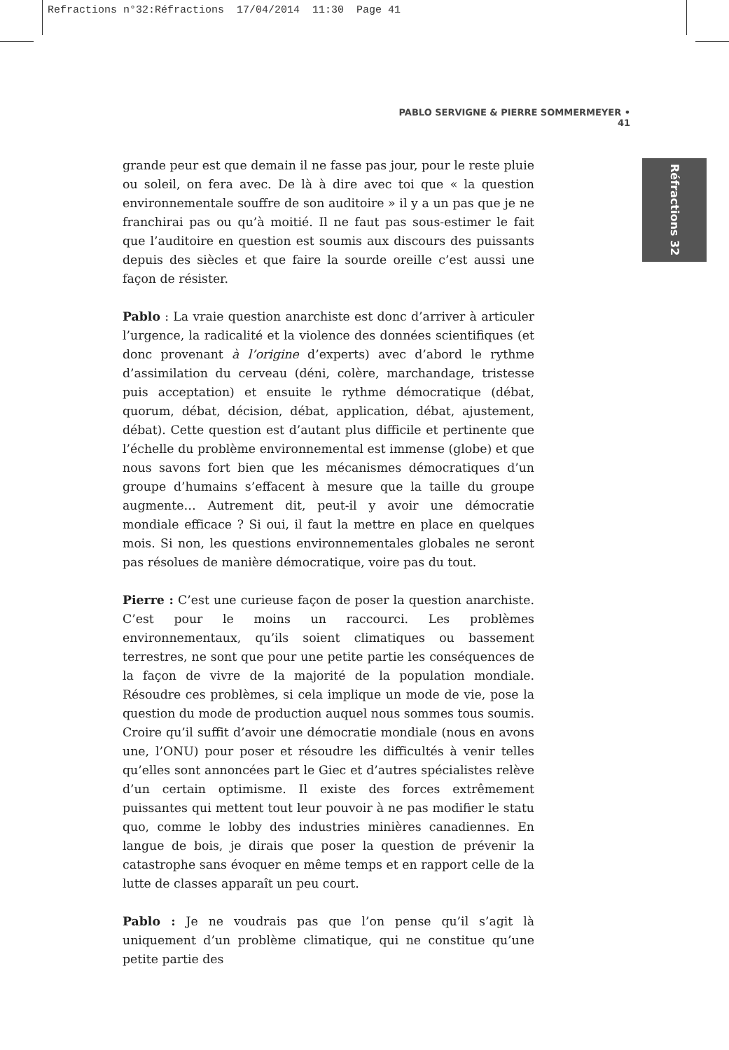Refractions n°32:Réfractions 17/04/2014 11:30 Page 41
PABLO SERVIGNE & PIERRE SOMMERMEYER • 41
Réfractions 32
grande peur est que demain il ne fasse pas jour, pour le reste pluie ou soleil, on fera avec. De là à dire avec toi que « la question environnementale souffre de son auditoire » il y a un pas que je ne franchirai pas ou qu’à moitié. Il ne faut pas sous-estimer le fait que l’auditoire en question est soumis aux discours des puissants depuis des siècles et que faire la sourde oreille c’est aussi une façon de résister.
Pablo : La vraie question anarchiste est donc d’arriver à articuler l’urgence, la radicalité et la violence des données scientifiques (et donc provenant à l’origine d’experts) avec d’abord le rythme d’assimilation du cerveau (déni, colère, marchandage, tristesse puis acceptation) et ensuite le rythme démocratique (débat, quorum, débat, décision, débat, application, débat, ajustement, débat). Cette question est d’autant plus difficile et pertinente que l’échelle du problème environnemental est immense (globe) et que nous savons fort bien que les mécanismes démocratiques d’un groupe d’humains s’effacent à mesure que la taille du groupe augmente… Autrement dit, peut-il y avoir une démocratie mondiale efficace ? Si oui, il faut la mettre en place en quelques mois. Si non, les questions environnementales globales ne seront pas résolues de manière démocratique, voire pas du tout.
Pierre : C’est une curieuse façon de poser la question anarchiste. C’est pour le moins un raccourci. Les problèmes environnementaux, qu’ils soient climatiques ou bassement terrestres, ne sont que pour une petite partie les conséquences de la façon de vivre de la majorité de la population mondiale. Résoudre ces problèmes, si cela implique un mode de vie, pose la question du mode de production auquel nous sommes tous soumis. Croire qu’il suffit d’avoir une démocratie mondiale (nous en avons une, l’ONU) pour poser et résoudre les difficultés à venir telles qu’elles sont annoncées part le Giec et d’autres spécialistes relève d’un certain optimisme. Il existe des forces extrêmement puissantes qui mettent tout leur pouvoir à ne pas modifier le statu quo, comme le lobby des industries minières canadiennes. En langue de bois, je dirais que poser la question de prévenir la catastrophe sans évoquer en même temps et en rapport celle de la lutte de classes apparaît un peu court.
Pablo : Je ne voudrais pas que l’on pense qu’il s’agit là uniquement d’un problème climatique, qui ne constitue qu’une petite partie des